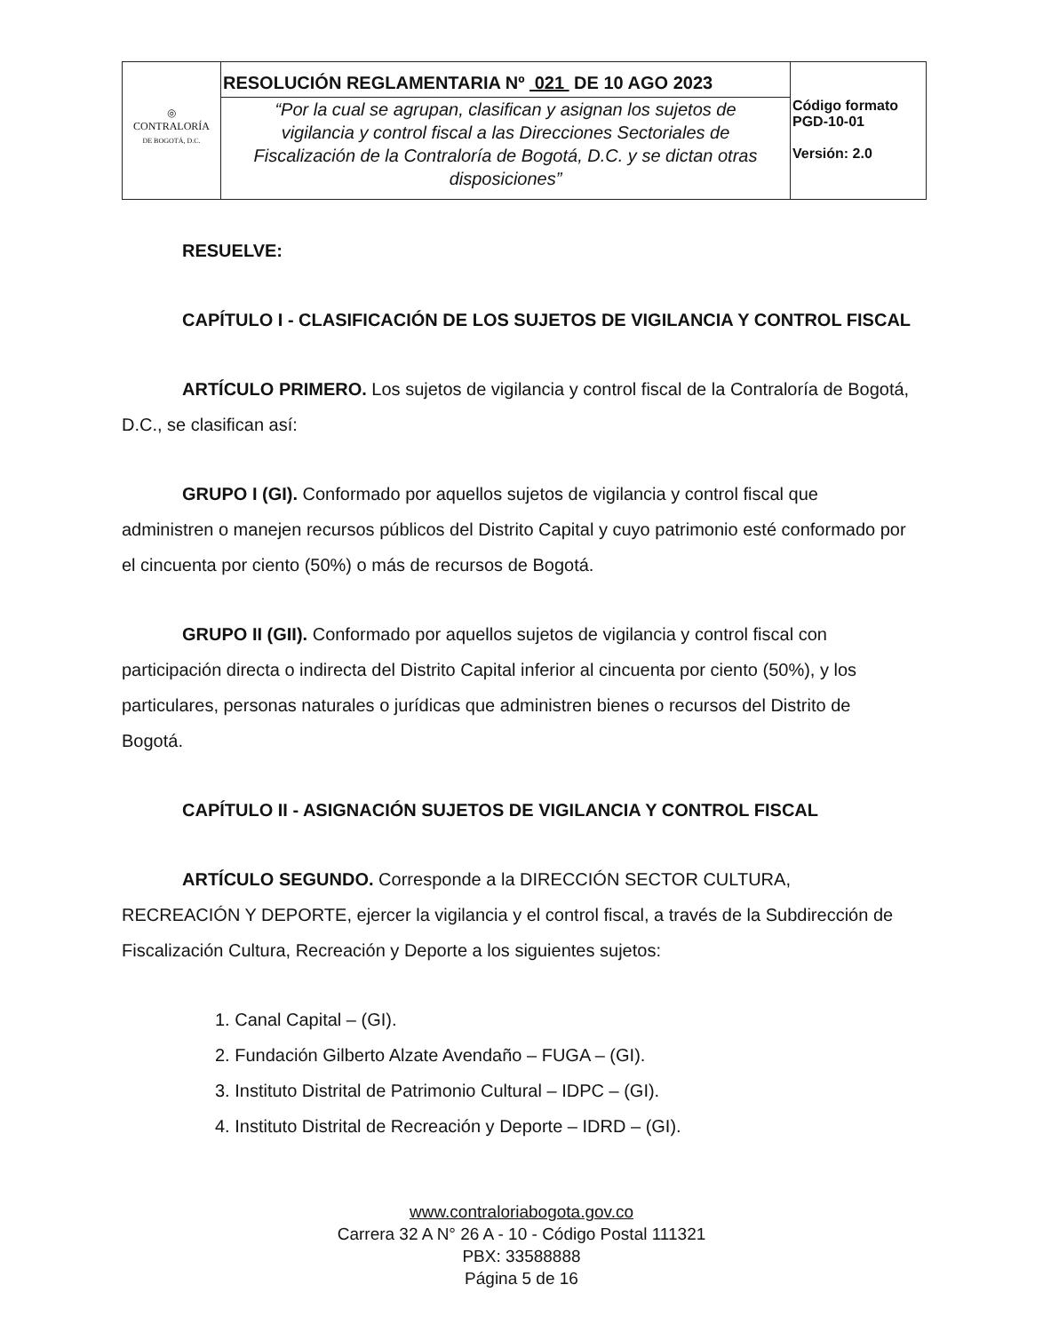| ◎ CONTRALORÍA DE BOGOTÁ, D.C. | RESOLUCIÓN REGLAMENTARIA Nº 021 DE 10 AGO 2023 | Código formato PGD-10-01 Versión: 2.0 |
| | “Por la cual se agrupan, clasifican y asignan los sujetos de vigilancia y control fiscal a las Direcciones Sectoriales de Fiscalización de la Contraloría de Bogotá, D.C. y se dictan otras disposiciones” | |
RESUELVE:
CAPÍTULO I - CLASIFICACIÓN DE LOS SUJETOS DE VIGILANCIA Y CONTROL FISCAL
ARTÍCULO PRIMERO. Los sujetos de vigilancia y control fiscal de la Contraloría de Bogotá, D.C., se clasifican así:
GRUPO I (GI). Conformado por aquellos sujetos de vigilancia y control fiscal que administren o manejen recursos públicos del Distrito Capital y cuyo patrimonio esté conformado por el cincuenta por ciento (50%) o más de recursos de Bogotá.
GRUPO II (GII). Conformado por aquellos sujetos de vigilancia y control fiscal con participación directa o indirecta del Distrito Capital inferior al cincuenta por ciento (50%), y los particulares, personas naturales o jurídicas que administren bienes o recursos del Distrito de Bogotá.
CAPÍTULO II - ASIGNACIÓN SUJETOS DE VIGILANCIA Y CONTROL FISCAL
ARTÍCULO SEGUNDO. Corresponde a la DIRECCIÓN SECTOR CULTURA, RECREACIÓN Y DEPORTE, ejercer la vigilancia y el control fiscal, a través de la Subdirección de Fiscalización Cultura, Recreación y Deporte a los siguientes sujetos:
1. Canal Capital – (GI).
2. Fundación Gilberto Alzate Avendaño – FUGA – (GI).
3. Instituto Distrital de Patrimonio Cultural – IDPC – (GI).
4. Instituto Distrital de Recreación y Deporte – IDRD – (GI).
www.contraloriabogota.gov.co
Carrera 32 A N° 26 A - 10 - Código Postal 111321
PBX: 33588888
Página 5 de 16